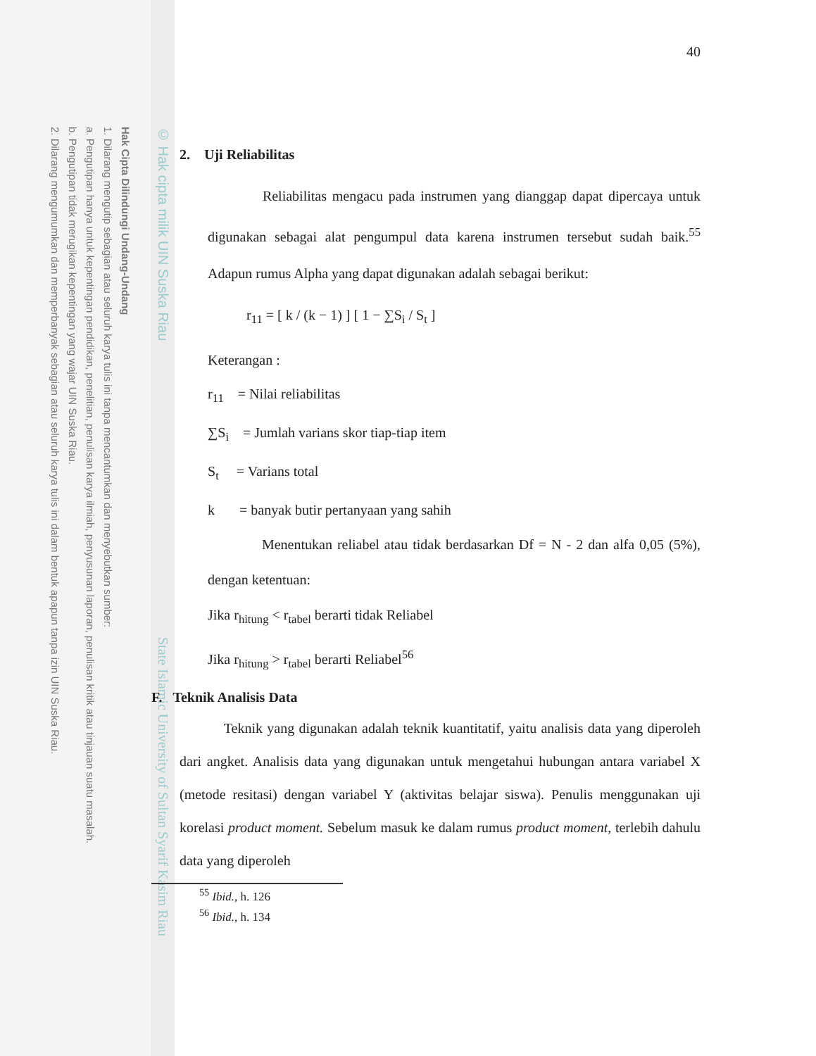2. Dilarang mengumumkan dan memperbanyak sebagian atau seluruh karya tulis ini dalam bentuk apapun tanpa izin UIN Suska Riau.
b. Pengutipan tidak merugikan kepentingan yang wajar UIN Suska Riau.
a. Pengutipan hanya untuk kepentingan pendidikan, penelitian, penulisan karya ilmiah, penyusunan laporan, penulisan kritik atau tinjauan suatu masalah.
1. Dilarang mengutip sebagian atau seluruh karya tulis ini tanpa mencantumkan dan menyebutkan sumber:
Hak Cipta Dilindungi Undang-Undang
© Hak cipta milik UIN Suska Riau
State Islamic University of Sultan Syarif Kasim Riau
40
2. Uji Reliabilitas
Reliabilitas mengacu pada instrumen yang dianggap dapat dipercaya untuk digunakan sebagai alat pengumpul data karena instrumen tersebut sudah baik.<sup>55</sup> Adapun rumus Alpha yang dapat digunakan adalah sebagai berikut:
r<sub>11</sub> = [ k / (k − 1) ] [ 1 − ∑S<sub>i</sub> / S<sub>t</sub> ]
Keterangan :
r<sub>11</sub> = Nilai reliabilitas
∑S<sub>i</sub> = Jumlah varians skor tiap-tiap item
S<sub>t</sub> = Varians total
k = banyak butir pertanyaan yang sahih
Menentukan reliabel atau tidak berdasarkan Df = N - 2 dan alfa 0,05 (5%), dengan ketentuan:
Jika r<sub>hitung</sub> < r<sub>tabel</sub> berarti tidak Reliabel
Jika r<sub>hitung</sub> > r<sub>tabel</sub> berarti Reliabel<sup>56</sup>
F. Teknik Analisis Data
Teknik yang digunakan adalah teknik kuantitatif, yaitu analisis data yang diperoleh dari angket. Analisis data yang digunakan untuk mengetahui hubungan antara variabel X (metode resitasi) dengan variabel Y (aktivitas belajar siswa). Penulis menggunakan uji korelasi product moment. Sebelum masuk ke dalam rumus product moment, terlebih dahulu data yang diperoleh
<sup>55</sup> Ibid., h. 126
<sup>56</sup> Ibid., h. 134